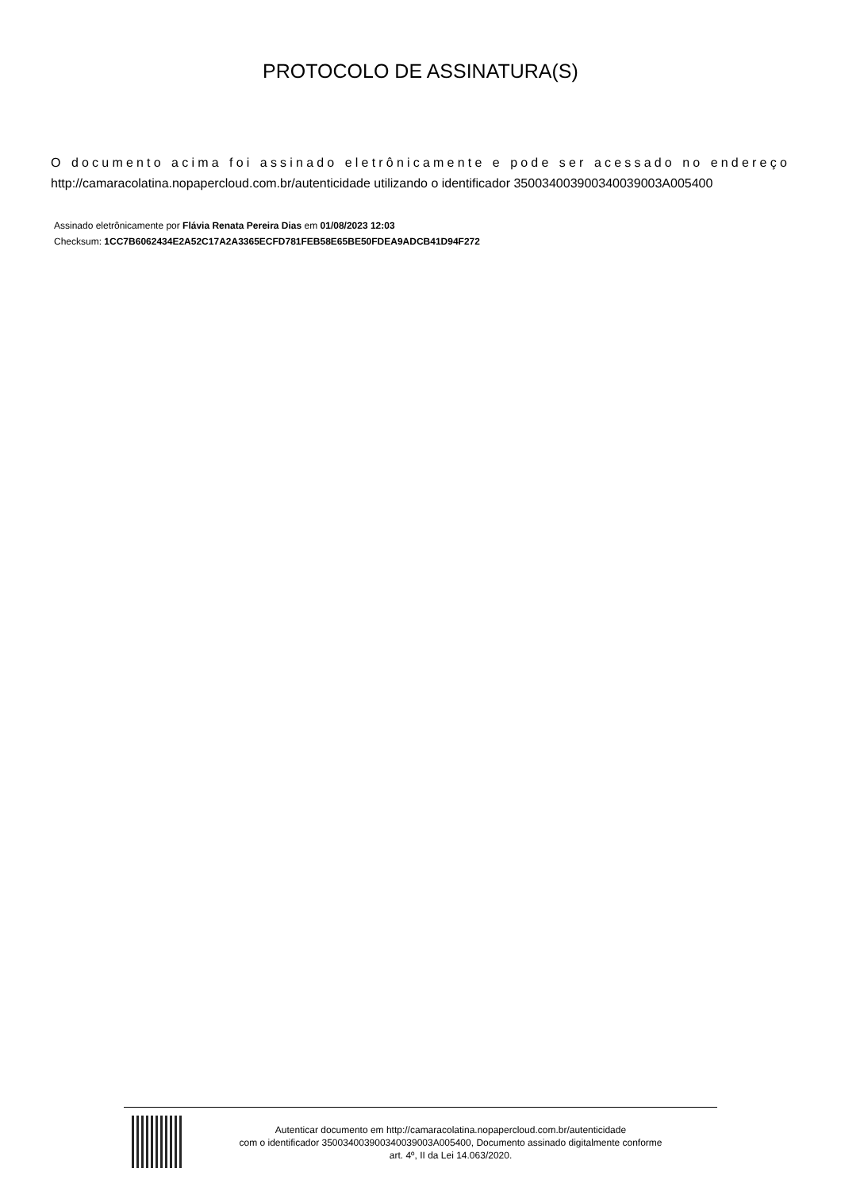PROTOCOLO DE ASSINATURA(S)
O documento acima foi assinado eletrônicamente e pode ser acessado no endereço http://camaracolatina.nopapercloud.com.br/autenticidade utilizando o identificador 350034003900340039003A005400
Assinado eletrônicamente por Flávia Renata Pereira Dias em 01/08/2023 12:03
Checksum: 1CC7B6062434E2A52C17A2A3365ECFD781FEB58E65BE50FDEA9ADCB41D94F272
Autenticar documento em http://camaracolatina.nopapercloud.com.br/autenticidade
com o identificador 350034003900340039003A005400, Documento assinado digitalmente conforme
art. 4º, II da Lei 14.063/2020.